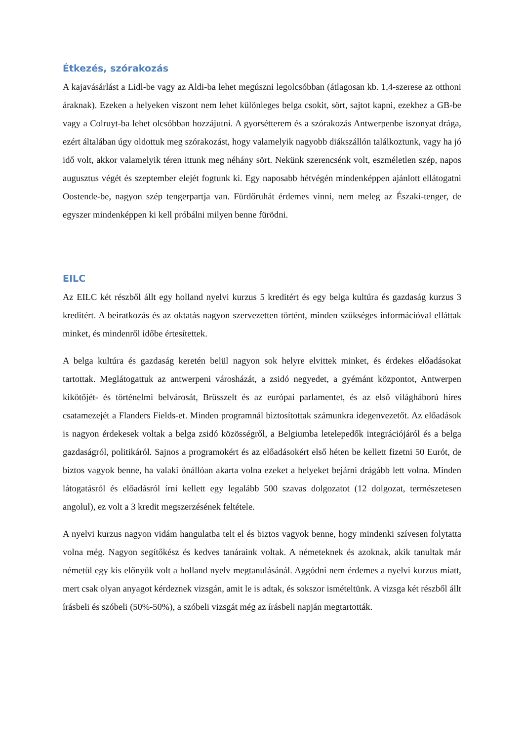Étkezés, szórakozás
A kajavásárlást a Lidl-be vagy az Aldi-ba lehet megúszni legolcsóbban (átlagosan kb. 1,4-szerese az otthoni áraknak). Ezeken a helyeken viszont nem lehet különleges belga csokit, sört, sajtot kapni, ezekhez a GB-be vagy a Colruyt-ba lehet olcsóbban hozzájutni. A gyorsétterem és a szórakozás Antwerpenbe iszonyat drága, ezért általában úgy oldottuk meg szórakozást, hogy valamelyik nagyobb diákszállón találkoztunk, vagy ha jó idő volt, akkor valamelyik téren ittunk meg néhány sört. Nekünk szerencsénk volt, eszméletlen szép, napos augusztus végét és szeptember elejét fogtunk ki. Egy naposabb hétvégén mindenképpen ajánlott ellátogatni Oostende-be, nagyon szép tengerpartja van. Fürdőruhát érdemes vinni, nem meleg az Északi-tenger, de egyszer mindenképpen ki kell próbálni milyen benne fürödni.
EILC
Az EILC két részből állt egy holland nyelvi kurzus 5 kreditért és egy belga kultúra és gazdaság kurzus 3 kreditért. A beiratkozás és az oktatás nagyon szervezetten történt, minden szükséges információval elláttak minket, és mindenről időbe értesítettek.
A belga kultúra és gazdaság keretén belül nagyon sok helyre elvittek minket, és érdekes előadásokat tartottak. Meglátogattuk az antwerpeni városházát, a zsidó negyedet, a gyémánt központot, Antwerpen kikötőjét- és történelmi belvárosát, Brüsszelt és az európai parlamentet, és az első világháború híres csatamezejét a Flanders Fields-et. Minden programnál biztosítottak számunkra idegenvezetőt. Az előadások is nagyon érdekesek voltak a belga zsidó közösségről, a Belgiumba letelepedők integrációjáról és a belga gazdaságról, politikáról. Sajnos a programokért és az előadásokért első héten be kellett fizetni 50 Eurót, de biztos vagyok benne, ha valaki önállóan akarta volna ezeket a helyeket bejárni drágább lett volna. Minden látogatásról és előadásról írni kellett egy legalább 500 szavas dolgozatot (12 dolgozat, természetesen angolul), ez volt a 3 kredit megszerzésének feltétele.
A nyelvi kurzus nagyon vidám hangulatba telt el és biztos vagyok benne, hogy mindenki szívesen folytatta volna még. Nagyon segítőkész és kedves tanáraink voltak. A németeknek és azoknak, akik tanultak már németül egy kis előnyük volt a holland nyelv megtanulásánál. Aggódni nem érdemes a nyelvi kurzus miatt, mert csak olyan anyagot kérdeznek vizsgán, amit le is adtak, és sokszor ismételtünk. A vizsga két részből állt írásbeli és szóbeli (50%-50%), a szóbeli vizsgát még az írásbeli napján megtartották.